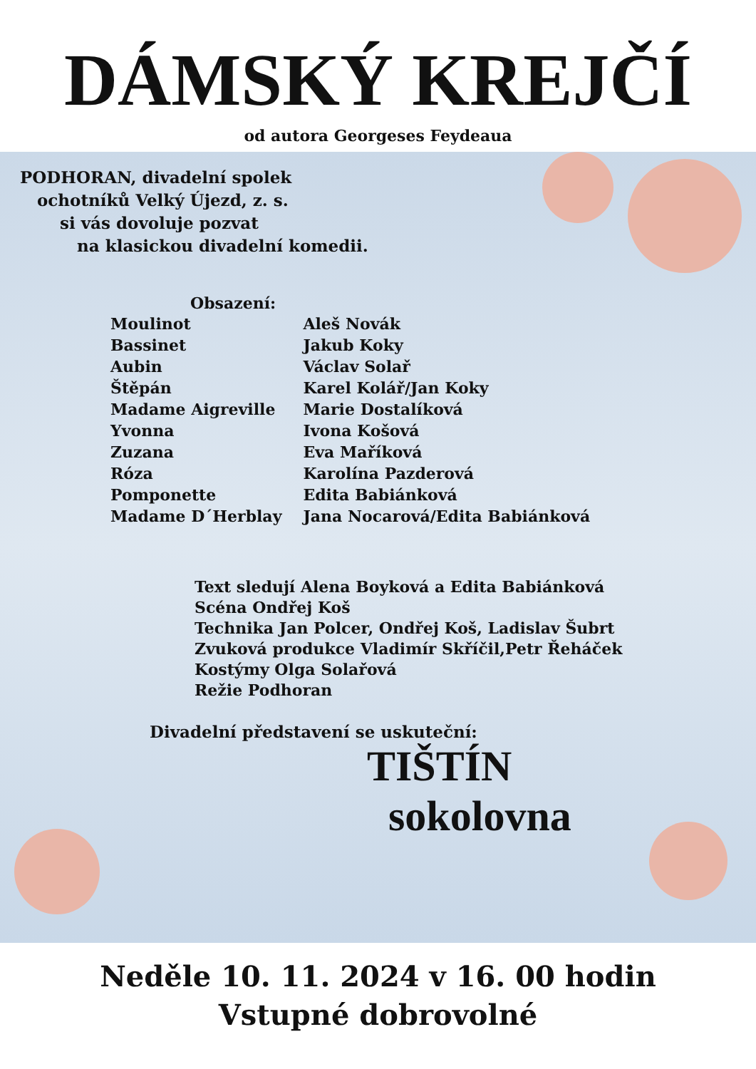DÁMSKÝ KREJČÍ
od autora Georgeses Feydeaua
PODHORAN, divadelní spolek
ochotníků Velký Újezd, z. s.
si vás dovoluje pozvat
na klasickou divadelní komedii.
| Obsazení: | |
| --- | --- |
| Moulinot | Aleš Novák |
| Bassinet | Jakub Koky |
| Aubin | Václav Solař |
| Štěpán | Karel Kolář/Jan Koky |
| Madame Aigreville | Marie Dostalíková |
| Yvonna | Ivona Košová |
| Zuzana | Eva Maříková |
| Róza | Karolína Pazderová |
| Pomponette | Edita Babiánková |
| Madame D´Herblay | Jana Nocarová/Edita Babiánková |
Text sledují Alena Boyková a Edita Babiánková
Scéna Ondřej Koš
Technika Jan Polcer, Ondřej Koš, Ladislav Šubrt
Zvuková produkce Vladimír Skříčil,Petr Řeháček
Kostýmy Olga Solařová
Režie Podhoran
Divadelní představení se uskuteční:
TIŠTÍN
sokolovna
Neděle 10. 11. 2024 v 16. 00 hodin
Vstupné dobrovolné